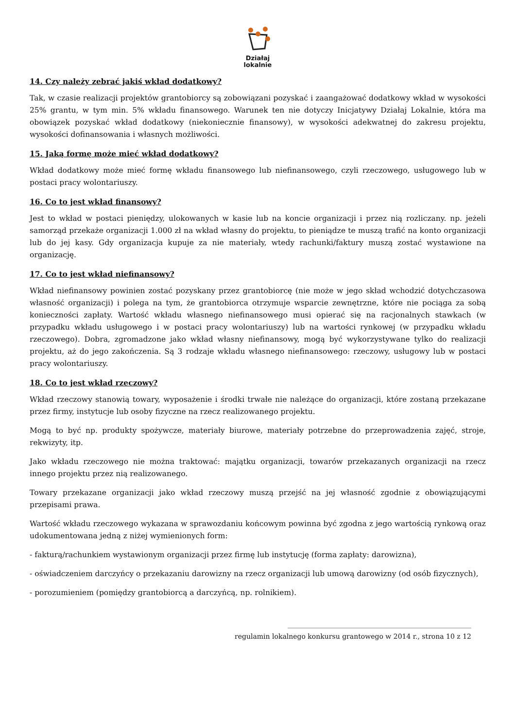Działaj
lokalnie
14. Czy należy zebrać jakiś wkład dodatkowy?
Tak, w czasie realizacji projektów grantobiorcy są zobowiązani pozyskać i zaangażować dodatkowy wkład w wysokości 25% grantu, w tym min. 5% wkładu finansowego. Warunek ten nie dotyczy Inicjatywy Działaj Lokalnie, która ma obowiązek pozyskać wkład dodatkowy (niekoniecznie finansowy), w wysokości adekwatnej do zakresu projektu, wysokości dofinansowania i własnych możliwości.
15. Jaką formę może mieć wkład dodatkowy?
Wkład dodatkowy może mieć formę wkładu finansowego lub niefinansowego, czyli rzeczowego, usługowego lub w postaci pracy wolontariuszy.
16. Co to jest wkład finansowy?
Jest to wkład w postaci pieniędzy, ulokowanych w kasie lub na koncie organizacji i przez nią rozliczany. np. jeżeli samorząd przekaże organizacji 1.000 zł na wkład własny do projektu, to pieniądze te muszą trafić na konto organizacji lub do jej kasy. Gdy organizacja kupuje za nie materiały, wtedy rachunki/faktury muszą zostać wystawione na organizację.
17. Co to jest wkład niefinansowy?
Wkład niefinansowy powinien zostać pozyskany przez grantobiorcę (nie może w jego skład wchodzić dotychczasowa własność organizacji) i polega na tym, że grantobiorca otrzymuje wsparcie zewnętrzne, które nie pociąga za sobą konieczności zapłaty. Wartość wkładu własnego niefinansowego musi opierać się na racjonalnych stawkach (w przypadku wkładu usługowego i w postaci pracy wolontariuszy) lub na wartości rynkowej (w przypadku wkładu rzeczowego). Dobra, zgromadzone jako wkład własny niefinansowy, mogą być wykorzystywane tylko do realizacji projektu, aż do jego zakończenia. Są 3 rodzaje wkładu własnego niefinansowego: rzeczowy, usługowy lub w postaci pracy wolontariuszy.
18. Co to jest wkład rzeczowy?
Wkład rzeczowy stanowią towary, wyposażenie i środki trwałe nie należące do organizacji, które zostaną przekazane przez firmy, instytucje lub osoby fizyczne na rzecz realizowanego projektu.
Mogą to być np. produkty spożywcze, materiały biurowe, materiały potrzebne do przeprowadzenia zajęć, stroje, rekwizyty, itp.
Jako wkładu rzeczowego nie można traktować: majątku organizacji, towarów przekazanych organizacji na rzecz innego projektu przez nią realizowanego.
Towary przekazane organizacji jako wkład rzeczowy muszą przejść na jej własność zgodnie z obowiązującymi przepisami prawa.
Wartość wkładu rzeczowego wykazana w sprawozdaniu końcowym powinna być zgodna z jego wartością rynkową oraz udokumentowana jedną z niżej wymienionych form:
- fakturą/rachunkiem wystawionym organizacji przez firmę lub instytucję (forma zapłaty: darowizna),
- oświadczeniem darczyńcy o przekazaniu darowizny na rzecz organizacji lub umową darowizny (od osób fizycznych),
- porozumieniem (pomiędzy grantobiorcą a darczyńcą, np. rolnikiem).
______________________________________________________
regulamin lokalnego konkursu grantowego w 2014 r., strona 10 z 12